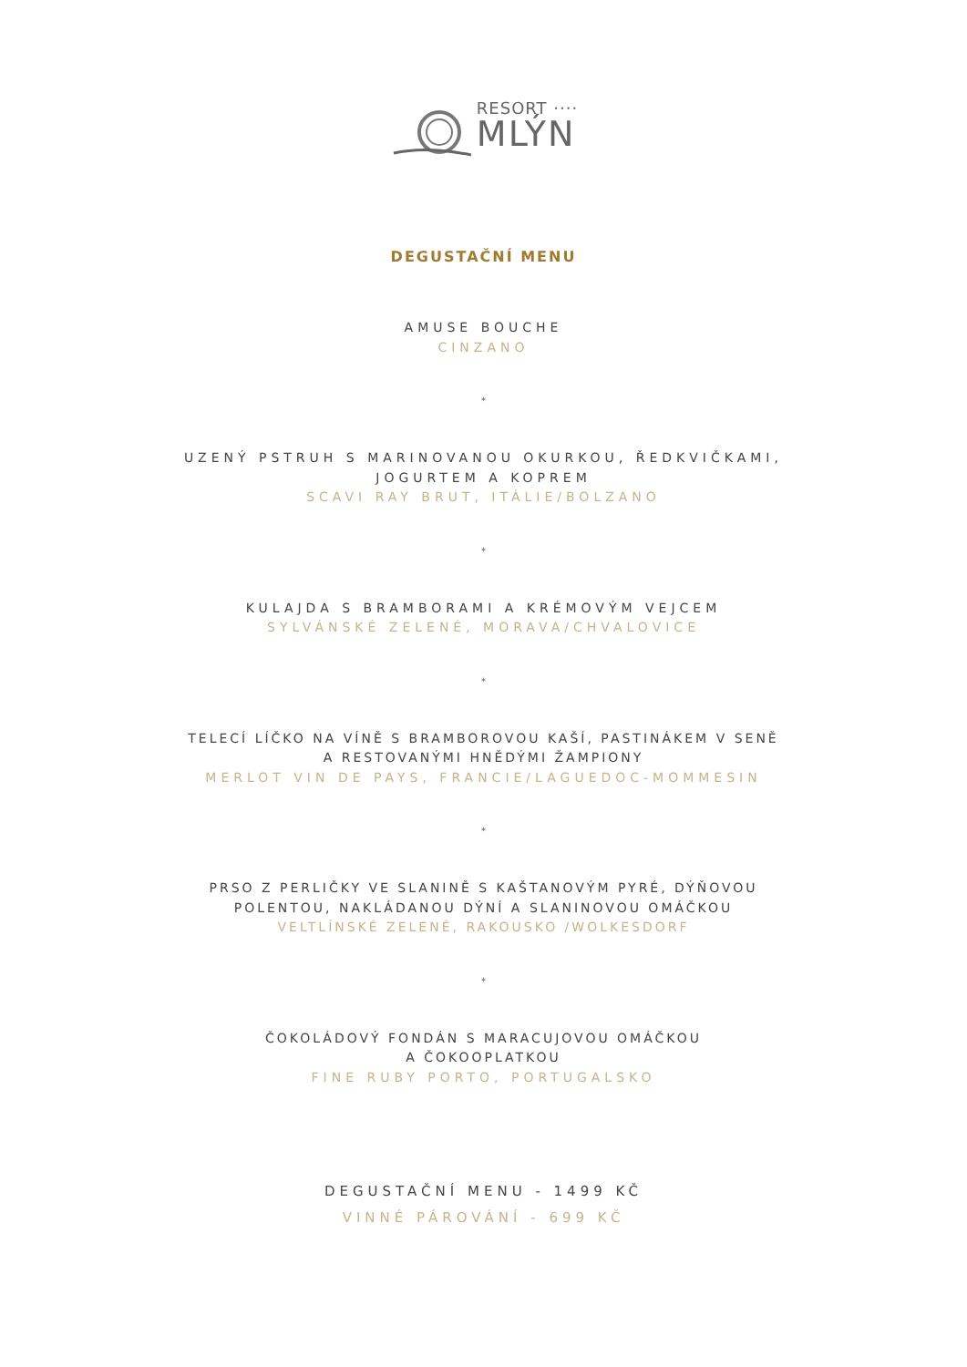RESORT ····
MLÝN
DEGUSTAČNÍ MENU
AMUSE BOUCHE
CINZANO
*
UZENÝ PSTRUH S MARINOVANOU OKURKOU, ŘEDKVIČKAMI,
JOGURTEM A KOPREM
SCAVI RAY BRUT, ITÁLIE/BOLZANO
*
KULAJDA S BRAMBORAMI A KRÉMOVÝM VEJCEM
SYLVÁNSKÉ ZELENÉ, MORAVA/CHVALOVICE
*
TELECÍ LÍČKO NA VÍNĚ S BRAMBOROVOU KAŠÍ, PASTINÁKEM V SENĚ
A RESTOVANÝMI HNĚDÝMI ŽAMPIONY
MERLOT VIN DE PAYS, FRANCIE/LAGUEDOC-MOMMESIN
*
PRSO Z PERLIČKY VE SLANINĚ S KAŠTANOVÝM PYRÉ, DÝŇOVOU
POLENTOU, NAKLÁDANOU DÝNÍ A SLANINOVOU OMÁČKOU
VELTLÍNSKÉ ZELENÉ, RAKOUSKO /WOLKESDORF
*
ČOKOLÁDOVÝ FONDÁN S MARACUJOVOU OMÁČKOU
A ČOKOOPLATKOU
FINE RUBY PORTO, PORTUGALSKO
DEGUSTAČNÍ MENU - 1499 KČ
VINNÉ PÁROVÁNÍ - 699 KČ